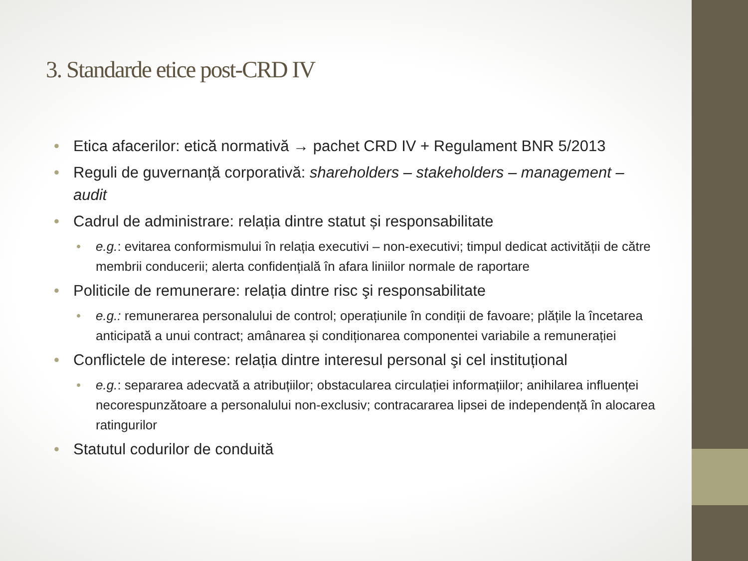3. Standarde etice post-CRD IV
Etica afacerilor: etică normativă → pachet CRD IV + Regulament BNR 5/2013
Reguli de guvernanță corporativă: shareholders – stakeholders – management – audit
Cadrul de administrare: relația dintre statut și responsabilitate
e.g.: evitarea conformismului în relația executivi – non-executivi; timpul dedicat activității de către membrii conducerii; alerta confidențială în afara liniilor normale de raportare
Politicile de remunerare: relația dintre risc şi responsabilitate
e.g.: remunerarea personalului de control; operațiunile în condiții de favoare; plățile la încetarea anticipată a unui contract; amânarea și condiționarea componentei variabile a remunerației
Conflictele de interese: relația dintre interesul personal şi cel instituțional
e.g.: separarea adecvată a atribuțiilor; obstacularea circulației informațiilor; anihilarea influenței necorespunzătoare a personalului non-exclusiv; contracararea lipsei de independență în alocarea ratingurilor
Statutul codurilor de conduită